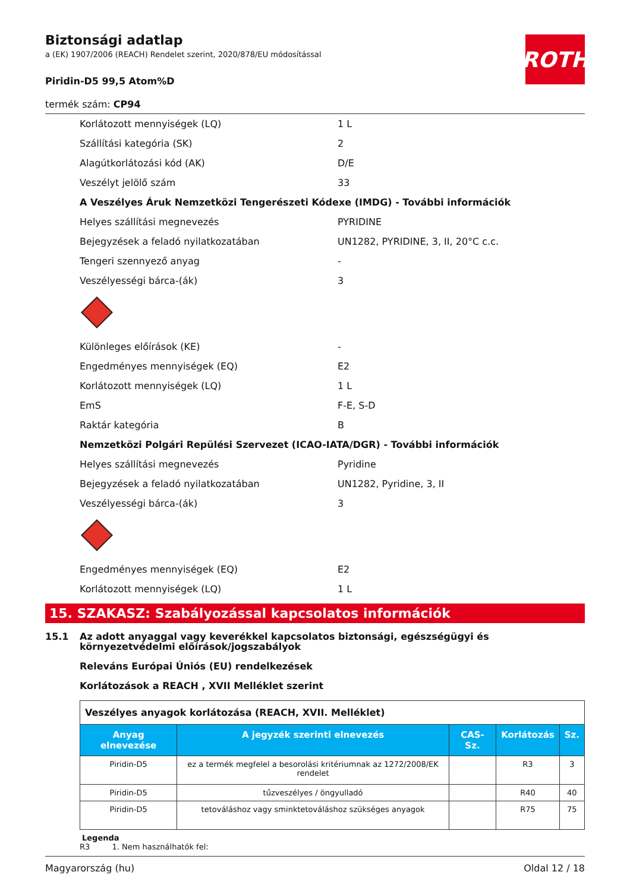ROTH
Biztonsági adatlap
a (EK) 1907/2006 (REACH) Rendelet szerint, 2020/878/EU módosítással
Piridin-D5 99,5 Atom%D
termék szám: CP94
Korlátozott mennyiségek (LQ) 1 L
Szállítási kategória (SK) 2
Alagútkorlátozási kód (AK) D/E
Veszélyt jelölő szám 33
A Veszélyes Áruk Nemzetközi Tengerészeti Kódexe (IMDG) - További információk
Helyes szállítási megnevezés PYRIDINE
Bejegyzések a feladó nyilatkozatában
UN1282, PYRIDINE, 3, II, 20°C c.c.
Tengeri szennyező anyag -
Veszélyességi bárca-(ák) 3
Különleges előírások (KE) -
Engedményes mennyiségek (EQ) E2
Korlátozott mennyiségek (LQ) 1 L
EmS F-E, S-D
Raktár kategória B
Nemzetközi Polgári Repülési Szervezet (ICAO-IATA/DGR) - További információk
Helyes szállítási megnevezés Pyridine
Bejegyzések a feladó nyilatkozatában UN1282, Pyridine, 3, II
Veszélyességi bárca-(ák) 3
Engedményes mennyiségek (EQ) E2
Korlátozott mennyiségek (LQ) 1 L
15. SZAKASZ: Szabályozással kapcsolatos információk
15.1 Az adott anyaggal vagy keverékkel kapcsolatos biztonsági, egészségügyi és környezetvédelmi előírások/jogszabályok
Releváns Európai Úniós (EU) rendelkezések
Korlátozások a REACH , XVII Melléklet szerint
| Veszélyes anyagok korlátozása (REACH, XVII. Melléklet) | | | | |
| Anyag elnevezése | A jegyzék szerinti elnevezés | CAS-Sz. | Korlátozás | Sz. |
| Piridin-D5 | ez a termék megfelel a besorolási kritériumnak az 1272/2008/EK rendelet | | R3 | 3 |
| Piridin-D5 | tűzveszélyes / öngyulladó | | R40 | 40 |
| Piridin-D5 | tetováláshoz vagy sminktetováláshoz szükséges anyagok | | R75 | 75 |
Legenda
R3 1. Nem használhatók fel:
Magyarország (hu) Oldal 12 / 18